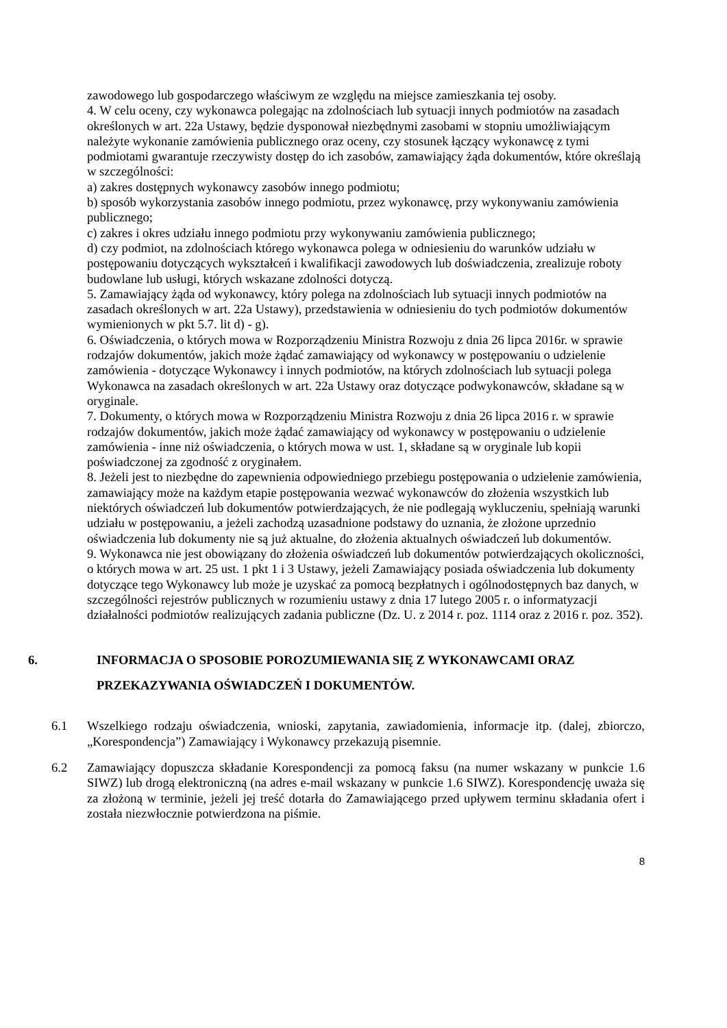zawodowego lub gospodarczego właściwym ze względu na miejsce zamieszkania tej osoby.
4. W celu oceny, czy wykonawca polegając na zdolnościach lub sytuacji innych podmiotów na zasadach określonych w art. 22a Ustawy, będzie dysponował niezbędnymi zasobami w stopniu umożliwiającym należyte wykonanie zamówienia publicznego oraz oceny, czy stosunek łączący wykonawcę z tymi podmiotami gwarantuje rzeczywisty dostęp do ich zasobów, zamawiający żąda dokumentów, które określają w szczególności:
a) zakres dostępnych wykonawcy zasobów innego podmiotu;
b) sposób wykorzystania zasobów innego podmiotu, przez wykonawcę, przy wykonywaniu zamówienia publicznego;
c) zakres i okres udziału innego podmiotu przy wykonywaniu zamówienia publicznego;
d) czy podmiot, na zdolnościach którego wykonawca polega w odniesieniu do warunków udziału w postępowaniu dotyczących wykształceń i kwalifikacji zawodowych lub doświadczenia, zrealizuje roboty budowlane lub usługi, których wskazane zdolności dotyczą.
5. Zamawiający żąda od wykonawcy, który polega na zdolnościach lub sytuacji innych podmiotów na zasadach określonych w art. 22a Ustawy), przedstawienia w odniesieniu do tych podmiotów dokumentów wymienionych w pkt 5.7. lit d) - g).
6. Oświadczenia, o których mowa w Rozporządzeniu Ministra Rozwoju z dnia 26 lipca 2016r. w sprawie rodzajów dokumentów, jakich może żądać zamawiający od wykonawcy w postępowaniu o udzielenie zamówienia - dotyczące Wykonawcy i innych podmiotów, na których zdolnościach lub sytuacji polega Wykonawca na zasadach określonych w art. 22a Ustawy oraz dotyczące podwykonawców, składane są w oryginale.
7. Dokumenty, o których mowa w Rozporządzeniu Ministra Rozwoju z dnia 26 lipca 2016 r. w sprawie rodzajów dokumentów, jakich może żądać zamawiający od wykonawcy w postępowaniu o udzielenie zamówienia - inne niż oświadczenia, o których mowa w ust. 1, składane są w oryginale lub kopii poświadczonej za zgodność z oryginałem.
8. Jeżeli jest to niezbędne do zapewnienia odpowiedniego przebiegu postępowania o udzielenie zamówienia, zamawiający może na każdym etapie postępowania wezwać wykonawców do złożenia wszystkich lub niektórych oświadczeń lub dokumentów potwierdzających, że nie podlegają wykluczeniu, spełniają warunki udziału w postępowaniu, a jeżeli zachodzą uzasadnione podstawy do uznania, że złożone uprzednio oświadczenia lub dokumenty nie są już aktualne, do złożenia aktualnych oświadczeń lub dokumentów.
9. Wykonawca nie jest obowiązany do złożenia oświadczeń lub dokumentów potwierdzających okoliczności, o których mowa w art. 25 ust. 1 pkt 1 i 3 Ustawy, jeżeli Zamawiający posiada oświadczenia lub dokumenty dotyczące tego Wykonawcy lub może je uzyskać za pomocą bezpłatnych i ogólnodostępnych baz danych, w szczególności rejestrów publicznych w rozumieniu ustawy z dnia 17 lutego 2005 r. o informatyzacji działalności podmiotów realizujących zadania publiczne (Dz. U. z 2014 r. poz. 1114 oraz z 2016 r. poz. 352).
6. INFORMACJA O SPOSOBIE POROZUMIEWANIA SIĘ Z WYKONAWCAMI ORAZ PRZEKAZYWANIA OŚWIADCZEŃ I DOKUMENTÓW.
6.1 Wszelkiego rodzaju oświadczenia, wnioski, zapytania, zawiadomienia, informacje itp. (dalej, zbiorczo, „Korespondencja”) Zamawiający i Wykonawcy przekazują pisemnie.
6.2 Zamawiający dopuszcza składanie Korespondencji za pomocą faksu (na numer wskazany w punkcie 1.6 SIWZ) lub drogą elektroniczną (na adres e-mail wskazany w punkcie 1.6 SIWZ). Korespondencję uważa się za złożoną w terminie, jeżeli jej treść dotarła do Zamawiającego przed upływem terminu składania ofert i została niezwłocznie potwierdzona na piśmie.
8